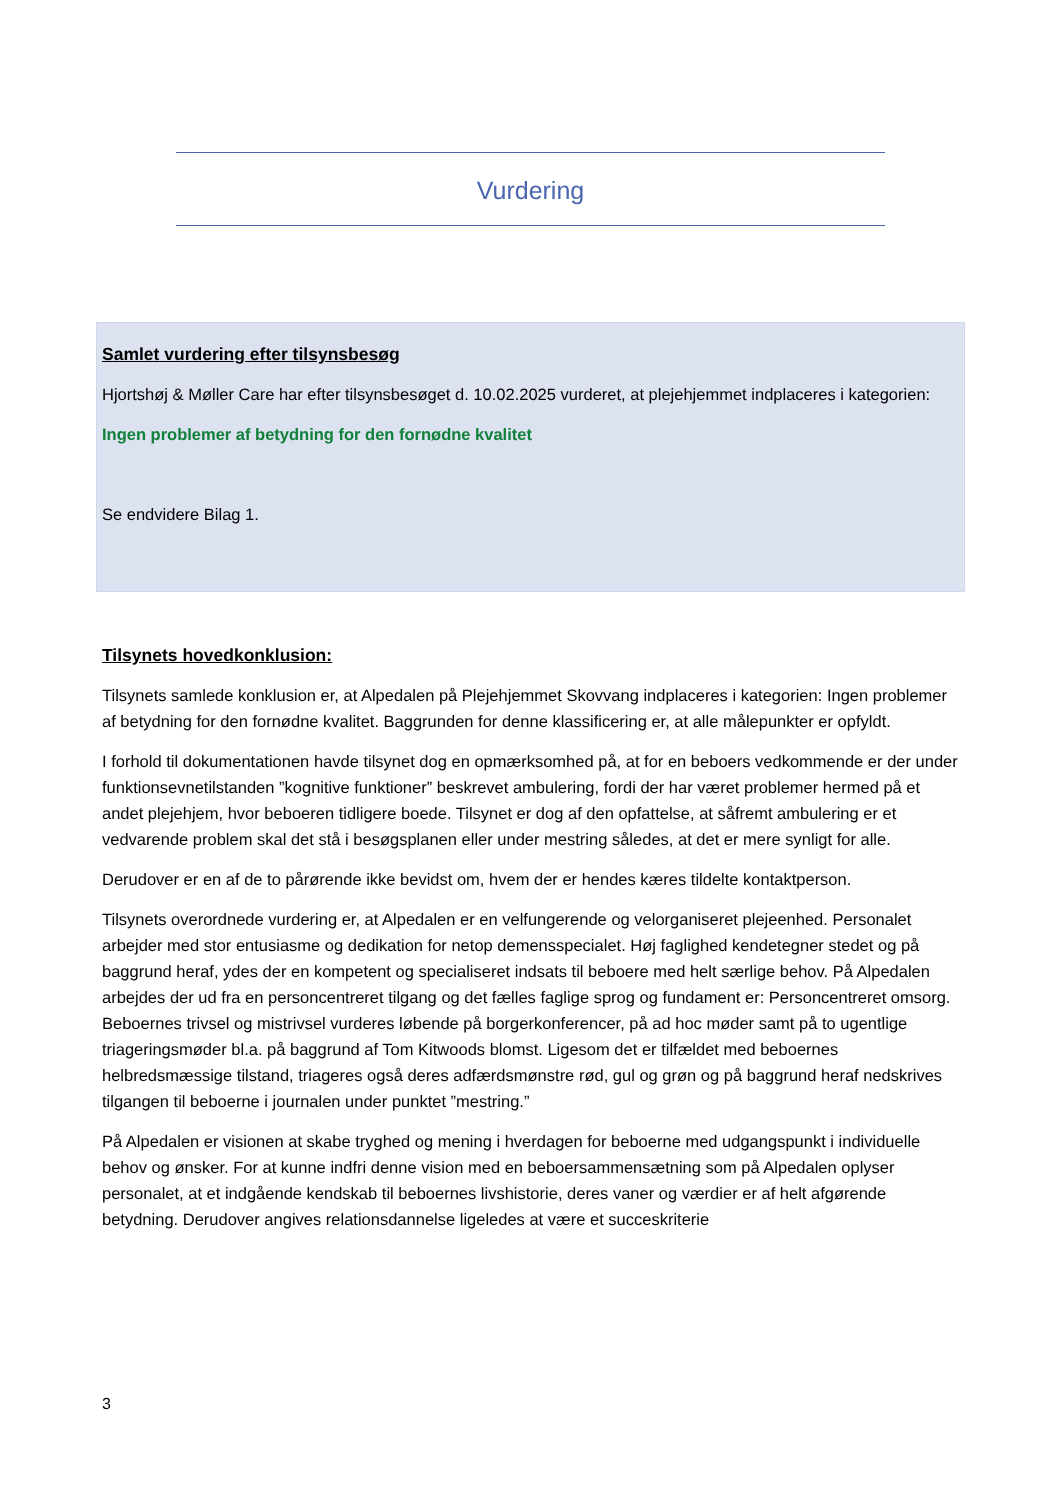Vurdering
Samlet vurdering efter tilsynsbesøg
Hjortshøj & Møller Care har efter tilsynsbesøget d. 10.02.2025 vurderet, at plejehjemmet indplaceres i kategorien:
Ingen problemer af betydning for den fornødne kvalitet
Se endvidere Bilag 1.
Tilsynets hovedkonklusion:
Tilsynets samlede konklusion er, at Alpedalen på Plejehjemmet Skovvang indplaceres i kategorien: Ingen problemer af betydning for den fornødne kvalitet. Baggrunden for denne klassificering er, at alle målepunkter er opfyldt.
I forhold til dokumentationen havde tilsynet dog en opmærksomhed på, at for en beboers vedkommende er der under funktionsevnetilstanden ”kognitive funktioner” beskrevet ambulering, fordi der har været problemer hermed på et andet plejehjem, hvor beboeren tidligere boede. Tilsynet er dog af den opfattelse, at såfremt ambulering er et vedvarende problem skal det stå i besøgsplanen eller under mestring således, at det er mere synligt for alle.
Derudover er en af de to pårørende ikke bevidst om, hvem der er hendes kæres tildelte kontaktperson.
Tilsynets overordnede vurdering er, at Alpedalen er en velfungerende og velorganiseret plejeenhed. Personalet arbejder med stor entusiasme og dedikation for netop demensspecialet. Høj faglighed kendetegner stedet og på baggrund heraf, ydes der en kompetent og specialiseret indsats til beboere med helt særlige behov. På Alpedalen arbejdes der ud fra en personcentreret tilgang og det fælles faglige sprog og fundament er: Personcentreret omsorg. Beboernes trivsel og mistrivsel vurderes løbende på borgerkonferencer, på ad hoc møder samt på to ugentlige triageringsmøder bl.a. på baggrund af Tom Kitwoods blomst. Ligesom det er tilfældet med beboernes helbredsmæssige tilstand, triageres også deres adfærdsmønstre rød, gul og grøn og på baggrund heraf nedskrives tilgangen til beboerne i journalen under punktet ”mestring.”
På Alpedalen er visionen at skabe tryghed og mening i hverdagen for beboerne med udgangspunkt i individuelle behov og ønsker. For at kunne indfri denne vision med en beboersammensætning som på Alpedalen oplyser personalet, at et indgående kendskab til beboernes livshistorie, deres vaner og værdier er af helt afgørende betydning. Derudover angives relationsdannelse ligeledes at være et succeskriterie
3